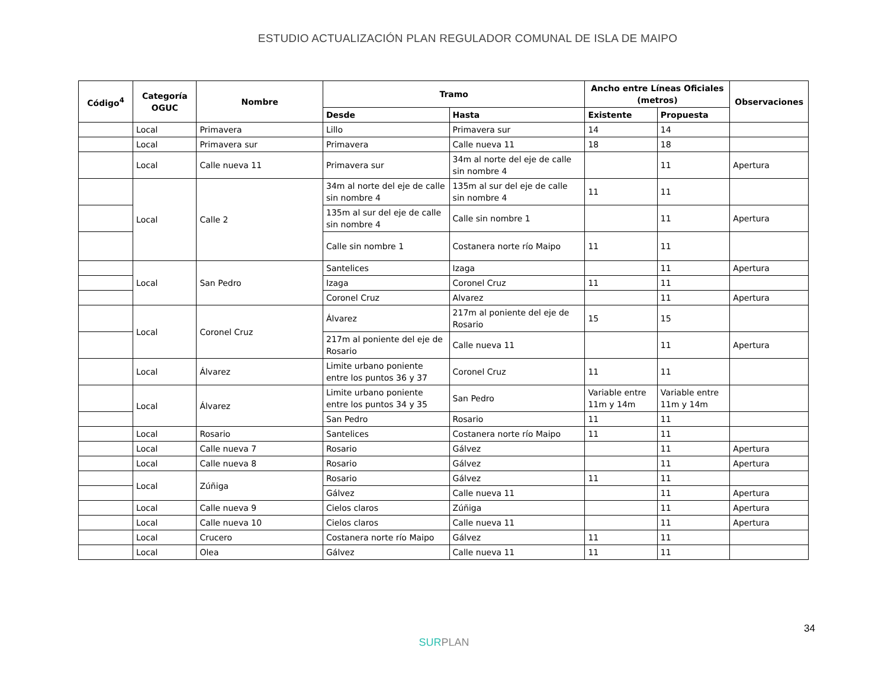ESTUDIO ACTUALIZACIÓN PLAN REGULADOR COMUNAL DE ISLA DE MAIPO
| Código<sup>4</sup> | Categoría OGUC | Nombre | Tramo | | Ancho entre Líneas Oficiales (metros) | | Observaciones |
| --- | --- | --- | --- | --- | --- | --- | --- |
| | | | Desde | Hasta | Existente | Propuesta | |
| | Local | Primavera | Lillo | Primavera sur | 14 | 14 | |
| | Local | Primavera sur | Primavera | Calle nueva 11 | 18 | 18 | |
| | Local | Calle nueva 11 | Primavera sur | 34m al norte del eje de calle sin nombre 4 | | 11 | Apertura |
| | Local | Calle 2 | 34m al norte del eje de calle sin nombre 4 | 135m al sur del eje de calle sin nombre 4 | 11 | 11 | |
| | | | 135m al sur del eje de calle sin nombre 4 | Calle sin nombre 1 | | 11 | Apertura |
| | | | Calle sin nombre 1 | Costanera norte río Maipo | 11 | 11 | |
| | Local | San Pedro | Santelices | Izaga | | 11 | Apertura |
| | | | Izaga | Coronel Cruz | 11 | 11 | |
| | | | Coronel Cruz | Alvarez | | 11 | Apertura |
| | Local | Coronel Cruz | Álvarez | 217m al poniente del eje de Rosario | 15 | 15 | |
| | | | 217m al poniente del eje de Rosario | Calle nueva 11 | | 11 | Apertura |
| | Local | Álvarez | Limite urbano poniente entre los puntos 36 y 37 | Coronel Cruz | 11 | 11 | |
| | Local | Álvarez | Limite urbano poniente entre los puntos 34 y 35 | San Pedro | Variable entre 11m y 14m | Variable entre 11m y 14m | |
| | | | San Pedro | Rosario | 11 | 11 | |
| | Local | Rosario | Santelices | Costanera norte río Maipo | 11 | 11 | |
| | Local | Calle nueva 7 | Rosario | Gálvez | | 11 | Apertura |
| | Local | Calle nueva 8 | Rosario | Gálvez | | 11 | Apertura |
| | Local | Zúñiga | Rosario | Gálvez | 11 | 11 | |
| | | | Gálvez | Calle nueva 11 | | 11 | Apertura |
| | Local | Calle nueva 9 | Cielos claros | Zúñiga | | 11 | Apertura |
| | Local | Calle nueva 10 | Cielos claros | Calle nueva 11 | | 11 | Apertura |
| | Local | Crucero | Costanera norte río Maipo | Gálvez | 11 | 11 | |
| | Local | Olea | Gálvez | Calle nueva 11 | 11 | 11 | |
34
SURPLAN